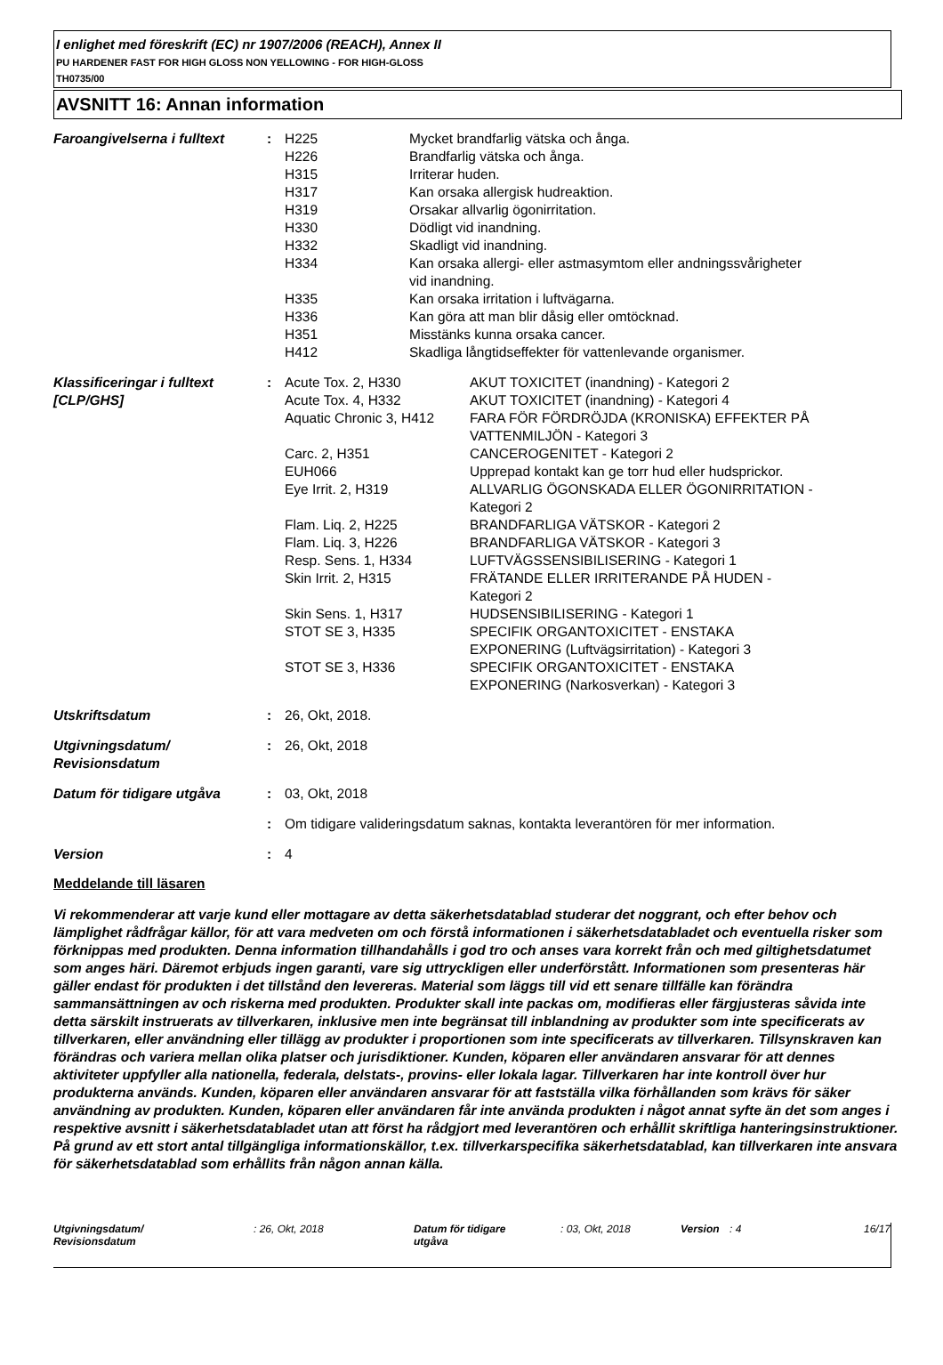I enlighet med föreskrift (EC) nr 1907/2006 (REACH), Annex II
PU HARDENER FAST FOR HIGH GLOSS NON YELLOWING - FOR HIGH-GLOSS
TH0735/00
AVSNITT 16: Annan information
| Faroangivelserna i fulltext | : | / H225 / Mycket brandfarlig vätska och ånga. / / H226 / Brandfarlig vätska och ånga. / / H315 / Irriterar huden. / / H317 / Kan orsaka allergisk hudreaktion. / / H319 / Orsakar allvarlig ögonirritation. / / H330 / Dödligt vid inandning. / / H332 / Skadligt vid inandning. / / H334 / Kan orsaka allergi- eller astmasymtom eller andningssvårigheter vid inandning. / / H335 / Kan orsaka irritation i luftvägarna. / / H336 / Kan göra att man blir dåsig eller omtöcknad. / / H351 / Misstänks kunna orsaka cancer. / / H412 / Skadliga långtidseffekter för vattenlevande organismer. / |
| Klassificeringar i fulltext [CLP/GHS] | : | / Acute Tox. 2, H330 / AKUT TOXICITET (inandning) - Kategori 2 / / Acute Tox. 4, H332 / AKUT TOXICITET (inandning) - Kategori 4 / / Aquatic Chronic 3, H412 / FARA FÖR FÖRDRÖJDA (KRONISKA) EFFEKTER PÅ VATTENMILJÖN - Kategori 3 / / Carc. 2, H351 / CANCEROGENITET - Kategori 2 / / EUH066 / Upprepad kontakt kan ge torr hud eller hudsprickor. / / Eye Irrit. 2, H319 / ALLVARLIG ÖGONSKADA ELLER ÖGONIRRITATION - Kategori 2 / / Flam. Liq. 2, H225 / BRANDFARLIGA VÄTSKOR - Kategori 2 / / Flam. Liq. 3, H226 / BRANDFARLIGA VÄTSKOR - Kategori 3 / / Resp. Sens. 1, H334 / LUFTVÄGSSENSIBILISERING - Kategori 1 / / Skin Irrit. 2, H315 / FRÄTANDE ELLER IRRITERANDE PÅ HUDEN - Kategori 2 / / Skin Sens. 1, H317 / HUDSENSIBILISERING - Kategori 1 / / STOT SE 3, H335 / SPECIFIK ORGANTOXICITET - ENSTAKA EXPONERING (Luftvägsirritation) - Kategori 3 / / STOT SE 3, H336 / SPECIFIK ORGANTOXICITET - ENSTAKA EXPONERING (Narkosverkan) - Kategori 3 / |
| Utskriftsdatum | : | 26, Okt, 2018. |
| Utgivningsdatum/ Revisionsdatum | : | 26, Okt, 2018 |
| Datum för tidigare utgåva | : | 03, Okt, 2018 |
| | : | Om tidigare valideringsdatum saknas, kontakta leverantören för mer information. |
| Version | : | 4 |
Meddelande till läsaren
Vi rekommenderar att varje kund eller mottagare av detta säkerhetsdatablad studerar det noggrant, och efter behov och lämplighet rådfrågar källor, för att vara medveten om och förstå informationen i säkerhetsdatabladet och eventuella risker som förknippas med produkten. Denna information tillhandahålls i god tro och anses vara korrekt från och med giltighetsdatumet som anges häri. Däremot erbjuds ingen garanti, vare sig uttryckligen eller underförstått. Informationen som presenteras här gäller endast för produkten i det tillstånd den levereras. Material som läggs till vid ett senare tillfälle kan förändra sammansättningen av och riskerna med produkten. Produkter skall inte packas om, modifieras eller färgjusteras såvida inte detta särskilt instruerats av tillverkaren, inklusive men inte begränsat till inblandning av produkter som inte specificerats av tillverkaren, eller användning eller tillägg av produkter i proportionen som inte specificerats av tillverkaren. Tillsynskraven kan förändras och variera mellan olika platser och jurisdiktioner. Kunden, köparen eller användaren ansvarar för att dennes aktiviteter uppfyller alla nationella, federala, delstats-, provins- eller lokala lagar. Tillverkaren har inte kontroll över hur produkterna används. Kunden, köparen eller användaren ansvarar för att fastställa vilka förhållanden som krävs för säker användning av produkten. Kunden, köparen eller användaren får inte använda produkten i något annat syfte än det som anges i respektive avsnitt i säkerhetsdatabladet utan att först ha rådgjort med leverantören och erhållit skriftliga hanteringsinstruktioner. På grund av ett stort antal tillgängliga informationskällor, t.ex. tillverkarspecifika säkerhetsdatablad, kan tillverkaren inte ansvara för säkerhetsdatablad som erhållits från någon annan källa.
| Utgivningsdatum/ Revisionsdatum | : 26, Okt, 2018 | Datum för tidigare utgåva | : 03, Okt, 2018 | Version | : 4 | 16/17 |